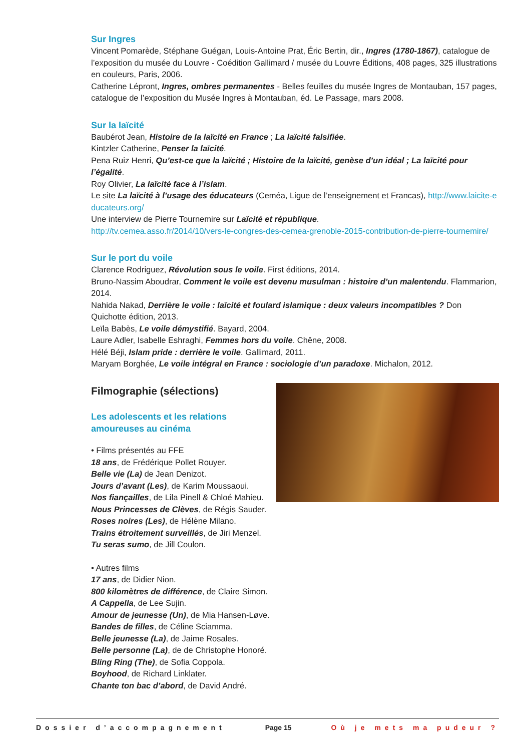Sur Ingres
Vincent Pomarède, Stéphane Guégan, Louis-Antoine Prat, Éric Bertin, dir., Ingres (1780-1867), catalogue de l’exposition du musée du Louvre - Coédition Gallimard / musée du Louvre Éditions, 408 pages, 325 illustrations en couleurs, Paris, 2006.
Catherine Lépront, Ingres, ombres permanentes - Belles feuilles du musée Ingres de Montauban, 157 pages, catalogue de l’exposition du Musée Ingres à Montauban, éd. Le Passage, mars 2008.
Sur la laïcité
Baubérot Jean, Histoire de la laïcité en France ; La laïcité falsifiée.
Kintzler Catherine, Penser la laïcité.
Pena Ruiz Henri, Qu’est-ce que la laïcité ; Histoire de la laïcité, genèse d’un idéal ; La laïcité pour l’égalité.
Roy Olivier, La laïcité face à l’islam.
Le site La laïcité à l’usage des éducateurs (Ceméa, Ligue de l’enseignement et Francas), http://www.laicite-educateurs.org/
Une interview de Pierre Tournemire sur Laïcité et république.
http://tv.cemea.asso.fr/2014/10/vers-le-congres-des-cemea-grenoble-2015-contribution-de-pierre-tournemire/
Sur le port du voile
Clarence Rodriguez, Révolution sous le voile. First éditions, 2014.
Bruno-Nassim Aboudrar, Comment le voile est devenu musulman : histoire d’un malentendu. Flammarion, 2014.
Nahida Nakad, Derrière le voile : laïcité et foulard islamique : deux valeurs incompatibles ? Don Quichotte édition, 2013.
Leïla Babès, Le voile démystifié. Bayard, 2004.
Laure Adler, Isabelle Eshraghi, Femmes hors du voile. Chêne, 2008.
Hélé Béji, Islam pride : derrière le voile. Gallimard, 2011.
Maryam Borghée, Le voile intégral en France : sociologie d’un paradoxe. Michalon, 2012.
Filmographie (sélections)
Les adolescents et les relations amoureuses au cinéma
• Films présentés au FFE
18 ans, de Frédérique Pollet Rouyer.
Belle vie (La) de Jean Denizot.
Jours d’avant (Les), de Karim Moussaoui.
Nos fiançailles, de Lila Pinell & Chloé Mahieu.
Nous Princesses de Clèves, de Régis Sauder.
Roses noires (Les), de Hélène Milano.
Trains étroitement surveillés, de Jiri Menzel.
Tu seras sumo, de Jill Coulon.
• Autres films
17 ans, de Didier Nion.
800 kilomètres de différence, de Claire Simon.
A Cappella, de Lee Sujin.
Amour de jeunesse (Un), de Mia Hansen-Løve.
Bandes de filles, de Céline Sciamma.
Belle jeunesse (La), de Jaime Rosales.
Belle personne (La), de de Christophe Honoré.
Bling Ring (The), de Sofia Coppola.
Boyhood, de Richard Linklater.
Chante ton bac d’abord, de David André.
Dossier d’accompagnement Page 15 Où je mets ma pudeur ?